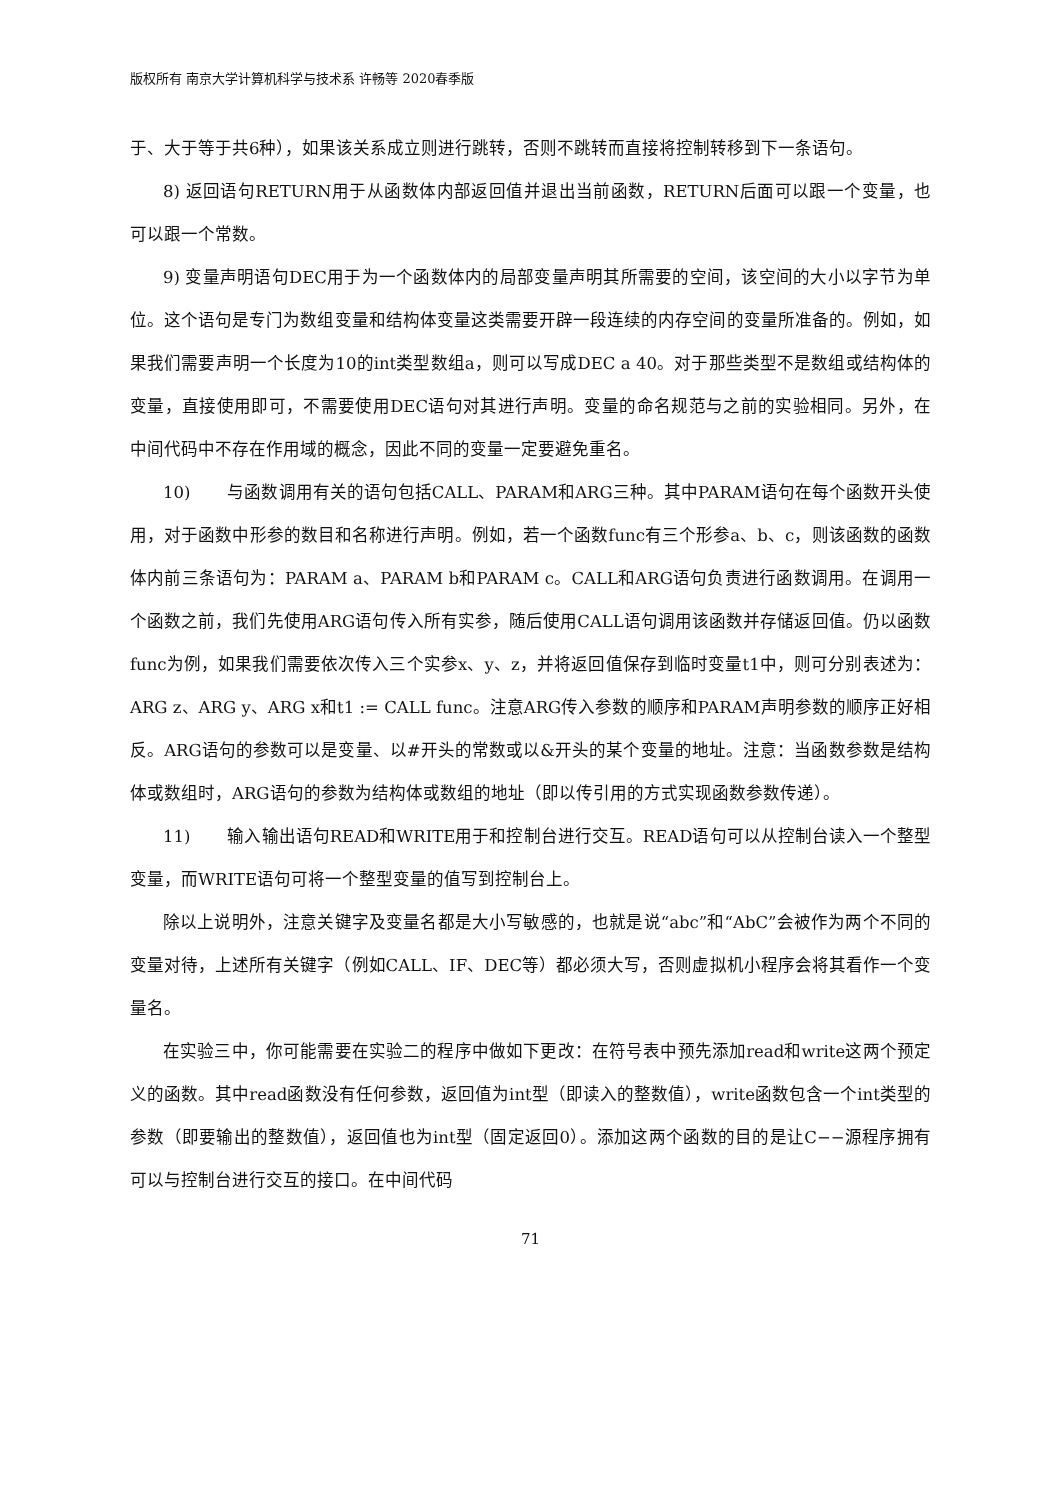版权所有 南京大学计算机科学与技术系 许畅等 2020春季版
于、大于等于共6种），如果该关系成立则进行跳转，否则不跳转而直接将控制转移到下一条语句。
8) 返回语句RETURN用于从函数体内部返回值并退出当前函数，RETURN后面可以跟一个变量，也可以跟一个常数。
9) 变量声明语句DEC用于为一个函数体内的局部变量声明其所需要的空间，该空间的大小以字节为单位。这个语句是专门为数组变量和结构体变量这类需要开辟一段连续的内存空间的变量所准备的。例如，如果我们需要声明一个长度为10的int类型数组a，则可以写成DEC a 40。对于那些类型不是数组或结构体的变量，直接使用即可，不需要使用DEC语句对其进行声明。变量的命名规范与之前的实验相同。另外，在中间代码中不存在作用域的概念，因此不同的变量一定要避免重名。
10) 与函数调用有关的语句包括CALL、PARAM和ARG三种。其中PARAM语句在每个函数开头使用，对于函数中形参的数目和名称进行声明。例如，若一个函数func有三个形参a、b、c，则该函数的函数体内前三条语句为：PARAM a、PARAM b和PARAM c。CALL和ARG语句负责进行函数调用。在调用一个函数之前，我们先使用ARG语句传入所有实参，随后使用CALL语句调用该函数并存储返回值。仍以函数func为例，如果我们需要依次传入三个实参x、y、z，并将返回值保存到临时变量t1中，则可分别表述为：ARG z、ARG y、ARG x和t1 := CALL func。注意ARG传入参数的顺序和PARAM声明参数的顺序正好相反。ARG语句的参数可以是变量、以#开头的常数或以&开头的某个变量的地址。注意：当函数参数是结构体或数组时，ARG语句的参数为结构体或数组的地址（即以传引用的方式实现函数参数传递）。
11) 输入输出语句READ和WRITE用于和控制台进行交互。READ语句可以从控制台读入一个整型变量，而WRITE语句可将一个整型变量的值写到控制台上。
除以上说明外，注意关键字及变量名都是大小写敏感的，也就是说“abc”和“AbC”会被作为两个不同的变量对待，上述所有关键字（例如CALL、IF、DEC等）都必须大写，否则虚拟机小程序会将其看作一个变量名。
在实验三中，你可能需要在实验二的程序中做如下更改：在符号表中预先添加read和write这两个预定义的函数。其中read函数没有任何参数，返回值为int型（即读入的整数值），write函数包含一个int类型的参数（即要输出的整数值），返回值也为int型（固定返回0）。添加这两个函数的目的是让C−−源程序拥有可以与控制台进行交互的接口。在中间代码
71